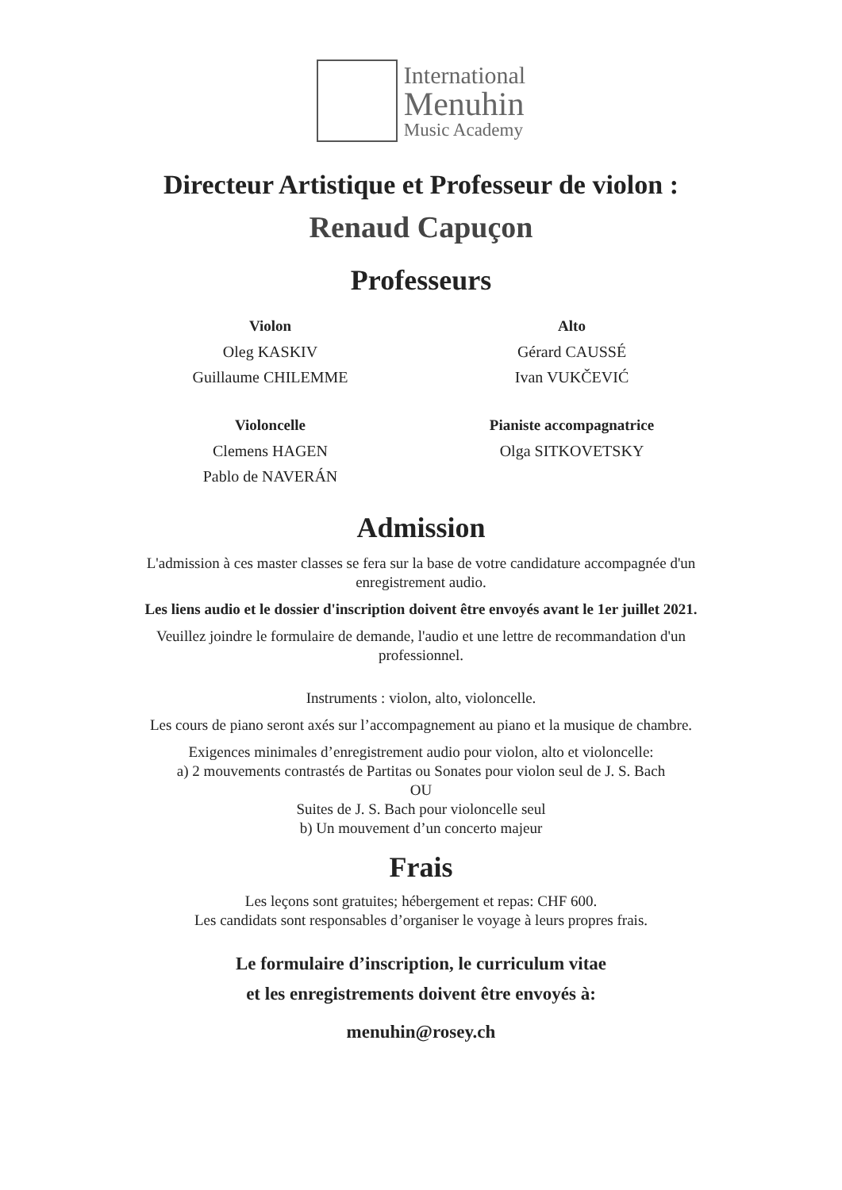International
Menuhin
Music Academy
Directeur Artistique et Professeur de violon :
Renaud Capuçon
Professeurs
Violon
Oleg KASKIV
Guillaume CHILEMME
Alto
Gérard CAUSSÉ
Ivan VUKČEVIĆ
Violoncelle
Clemens HAGEN
Pablo de NAVERÁN
Pianiste accompagnatrice
Olga SITKOVETSKY
Admission
L'admission à ces master classes se fera sur la base de votre candidature accompagnée d'un enregistrement audio.
Les liens audio et le dossier d'inscription doivent être envoyés avant le 1er juillet 2021.
Veuillez joindre le formulaire de demande, l'audio et une lettre de recommandation d'un professionnel.
Instruments : violon, alto, violoncelle.
Les cours de piano seront axés sur l’accompagnement au piano et la musique de chambre.
Exigences minimales d’enregistrement audio pour violon, alto et violoncelle:
a) 2 mouvements contrastés de Partitas ou Sonates pour violon seul de J. S. Bach
OU
Suites de J. S. Bach pour violoncelle seul
b) Un mouvement d’un concerto majeur
Frais
Les leçons sont gratuites; hébergement et repas: CHF 600.
Les candidats sont responsables d’organiser le voyage à leurs propres frais.
Le formulaire d’inscription, le curriculum vitae
et les enregistrements doivent être envoyés à:
menuhin@rosey.ch